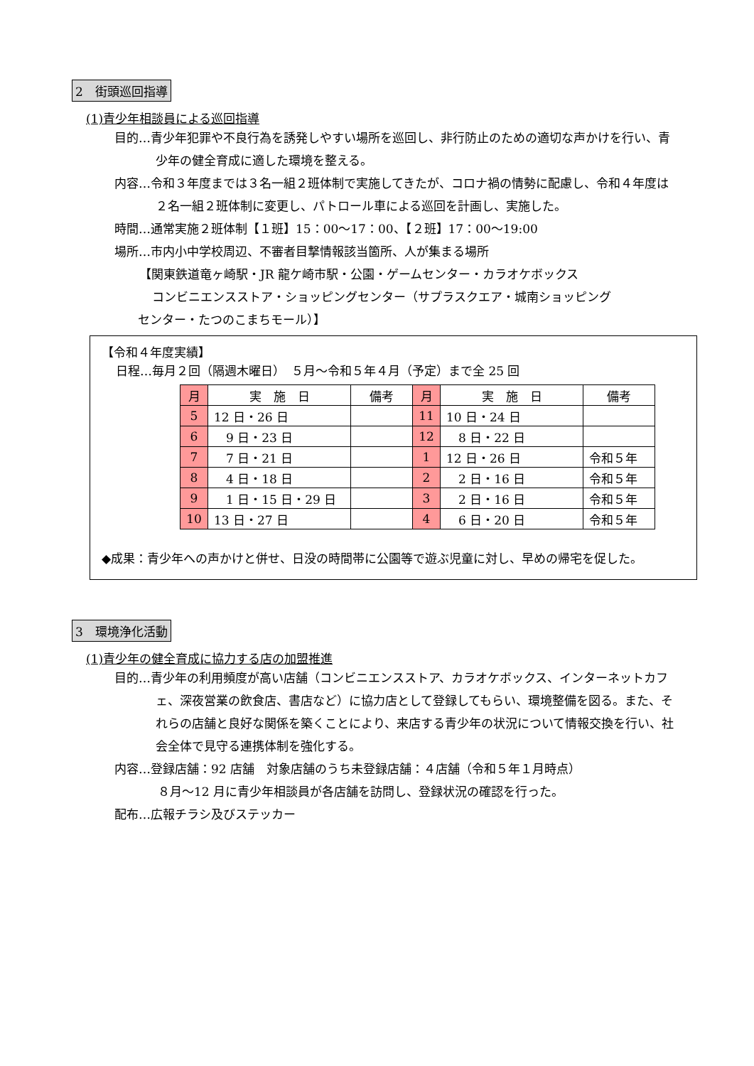2　街頭巡回指導
(1)青少年相談員による巡回指導
目的…青少年犯罪や不良行為を誘発しやすい場所を巡回し、非行防止のための適切な声かけを行い、青少年の健全育成に適した環境を整える。
内容…令和３年度までは３名一組２班体制で実施してきたが、コロナ禍の情勢に配慮し、令和４年度は２名一組２班体制に変更し、パトロール車による巡回を計画し、実施した。
時間…通常実施２班体制【１班】15：00～17：00、【２班】17：00～19:00
場所…市内小中学校周辺、不審者目撃情報該当箇所、人が集まる場所
【関東鉄道竜ヶ崎駅・JR 龍ケ崎市駅・公園・ゲームセンター・カラオケボックス
コンビニエンスストア・ショッピングセンター（サプラスクエア・城南ショッピング
センター・たつのこまちモール）】
【令和４年度実績】
日程…毎月２回（隔週木曜日）　５月～令和５年４月（予定）まで全 25 回
| 月 | 実 施 日 | 備考 | 月 | 実 施 日 | 備考 |
| --- | --- | --- | --- | --- | --- |
| 5 | 12 日・26 日 | | 11 | 10 日・24 日 | |
| 6 | 9 日・23 日 | | 12 | 8 日・22 日 | |
| 7 | 7 日・21 日 | | 1 | 12 日・26 日 | 令和５年 |
| 8 | 4 日・18 日 | | 2 | 2 日・16 日 | 令和５年 |
| 9 | 1 日・15 日・29 日 | | 3 | 2 日・16 日 | 令和５年 |
| 10 | 13 日・27 日 | | 4 | 6 日・20 日 | 令和５年 |
◆成果：青少年への声かけと併せ、日没の時間帯に公園等で遊ぶ児童に対し、早めの帰宅を促した。
3　環境浄化活動
(1)青少年の健全育成に協力する店の加盟推進
目的…青少年の利用頻度が高い店舗（コンビニエンスストア、カラオケボックス、インターネットカフェ、深夜営業の飲食店、書店など）に協力店として登録してもらい、環境整備を図る。また、それらの店舗と良好な関係を築くことにより、来店する青少年の状況について情報交換を行い、社会全体で見守る連携体制を強化する。
内容…登録店舗：92 店舗　対象店舗のうち未登録店舗：４店舗（令和５年１月時点）
８月～12 月に青少年相談員が各店舗を訪問し、登録状況の確認を行った。
配布…広報チラシ及びステッカー